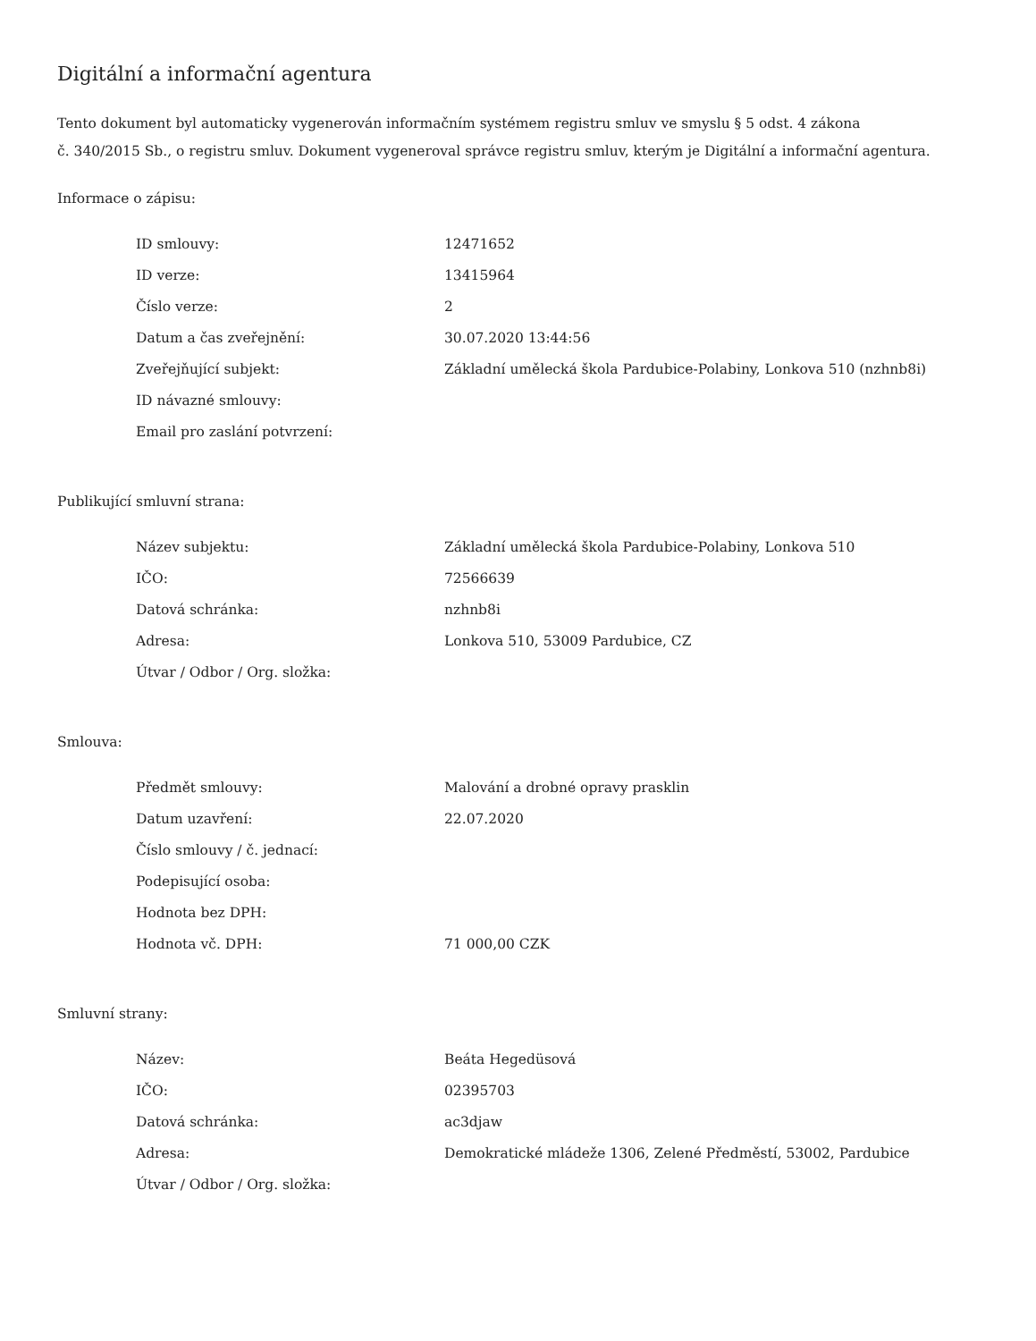Digitální a informační agentura
Tento dokument byl automaticky vygenerován informačním systémem registru smluv ve smyslu § 5 odst. 4 zákona
č. 340/2015 Sb., o registru smluv. Dokument vygeneroval správce registru smluv, kterým je Digitální a informační agentura.
Informace o zápisu:
| ID smlouvy: | 12471652 |
| ID verze: | 13415964 |
| Číslo verze: | 2 |
| Datum a čas zveřejnění: | 30.07.2020 13:44:56 |
| Zveřejňující subjekt: | Základní umělecká škola Pardubice-Polabiny, Lonkova 510 (nzhnb8i) |
| ID návazné smlouvy: | |
| Email pro zaslání potvrzení: | |
Publikující smluvní strana:
| Název subjektu: | Základní umělecká škola Pardubice-Polabiny, Lonkova 510 |
| IČO: | 72566639 |
| Datová schránka: | nzhnb8i |
| Adresa: | Lonkova 510, 53009 Pardubice, CZ |
| Útvar / Odbor / Org. složka: | |
Smlouva:
| Předmět smlouvy: | Malování a drobné opravy prasklin |
| Datum uzavření: | 22.07.2020 |
| Číslo smlouvy / č. jednací: | |
| Podepisující osoba: | |
| Hodnota bez DPH: | |
| Hodnota vč. DPH: | 71 000,00 CZK |
Smluvní strany:
| Název: | Beáta Hegedüsová |
| IČO: | 02395703 |
| Datová schránka: | ac3djaw |
| Adresa: | Demokratické mládeže 1306, Zelené Předměstí, 53002, Pardubice |
| Útvar / Odbor / Org. složka: | |